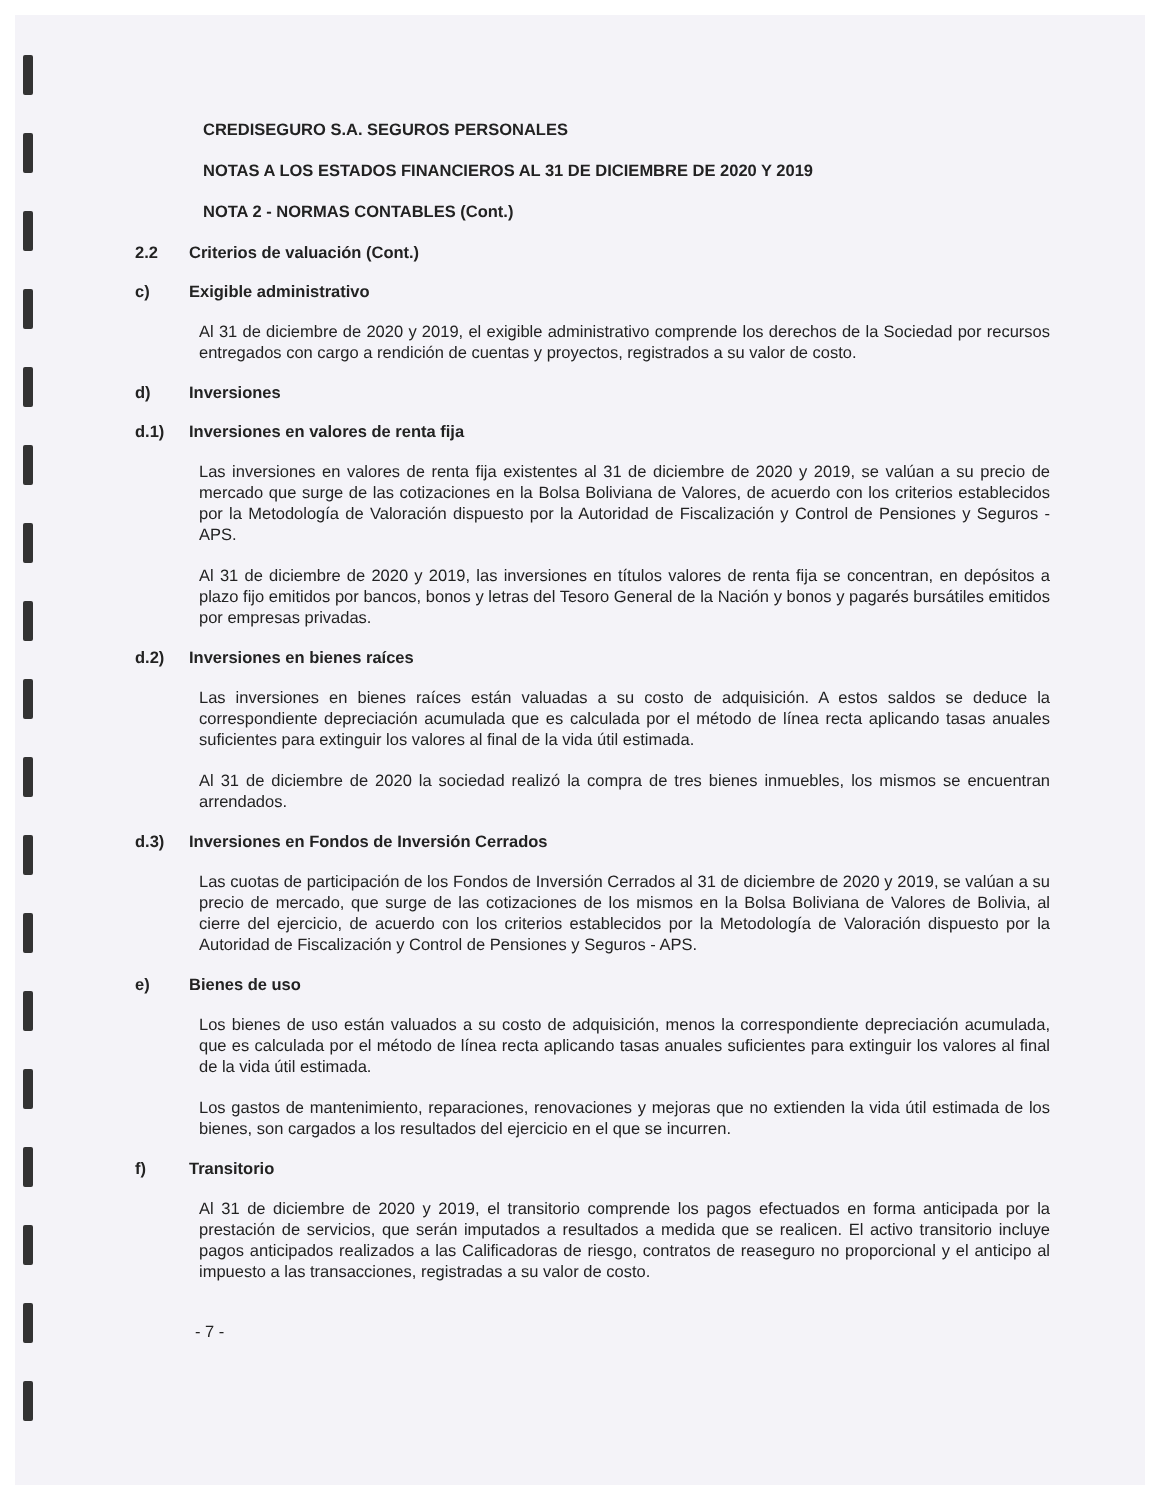CREDISEGURO S.A. SEGUROS PERSONALES
NOTAS A LOS ESTADOS FINANCIEROS AL 31 DE DICIEMBRE DE 2020 Y 2019
NOTA 2 - NORMAS CONTABLES (Cont.)
2.2 Criterios de valuación (Cont.)
c) Exigible administrativo
Al 31 de diciembre de 2020 y 2019, el exigible administrativo comprende los derechos de la Sociedad por recursos entregados con cargo a rendición de cuentas y proyectos, registrados a su valor de costo.
d) Inversiones
d.1) Inversiones en valores de renta fija
Las inversiones en valores de renta fija existentes al 31 de diciembre de 2020 y 2019, se valúan a su precio de mercado que surge de las cotizaciones en la Bolsa Boliviana de Valores, de acuerdo con los criterios establecidos por la Metodología de Valoración dispuesto por la Autoridad de Fiscalización y Control de Pensiones y Seguros - APS.
Al 31 de diciembre de 2020 y 2019, las inversiones en títulos valores de renta fija se concentran, en depósitos a plazo fijo emitidos por bancos, bonos y letras del Tesoro General de la Nación y bonos y pagarés bursátiles emitidos por empresas privadas.
d.2) Inversiones en bienes raíces
Las inversiones en bienes raíces están valuadas a su costo de adquisición. A estos saldos se deduce la correspondiente depreciación acumulada que es calculada por el método de línea recta aplicando tasas anuales suficientes para extinguir los valores al final de la vida útil estimada.
Al 31 de diciembre de 2020 la sociedad realizó la compra de tres bienes inmuebles, los mismos se encuentran arrendados.
d.3) Inversiones en Fondos de Inversión Cerrados
Las cuotas de participación de los Fondos de Inversión Cerrados al 31 de diciembre de 2020 y 2019, se valúan a su precio de mercado, que surge de las cotizaciones de los mismos en la Bolsa Boliviana de Valores de Bolivia, al cierre del ejercicio, de acuerdo con los criterios establecidos por la Metodología de Valoración dispuesto por la Autoridad de Fiscalización y Control de Pensiones y Seguros - APS.
e) Bienes de uso
Los bienes de uso están valuados a su costo de adquisición, menos la correspondiente depreciación acumulada, que es calculada por el método de línea recta aplicando tasas anuales suficientes para extinguir los valores al final de la vida útil estimada.
Los gastos de mantenimiento, reparaciones, renovaciones y mejoras que no extienden la vida útil estimada de los bienes, son cargados a los resultados del ejercicio en el que se incurren.
f) Transitorio
Al 31 de diciembre de 2020 y 2019, el transitorio comprende los pagos efectuados en forma anticipada por la prestación de servicios, que serán imputados a resultados a medida que se realicen. El activo transitorio incluye pagos anticipados realizados a las Calificadoras de riesgo, contratos de reaseguro no proporcional y el anticipo al impuesto a las transacciones, registradas a su valor de costo.
- 7 -